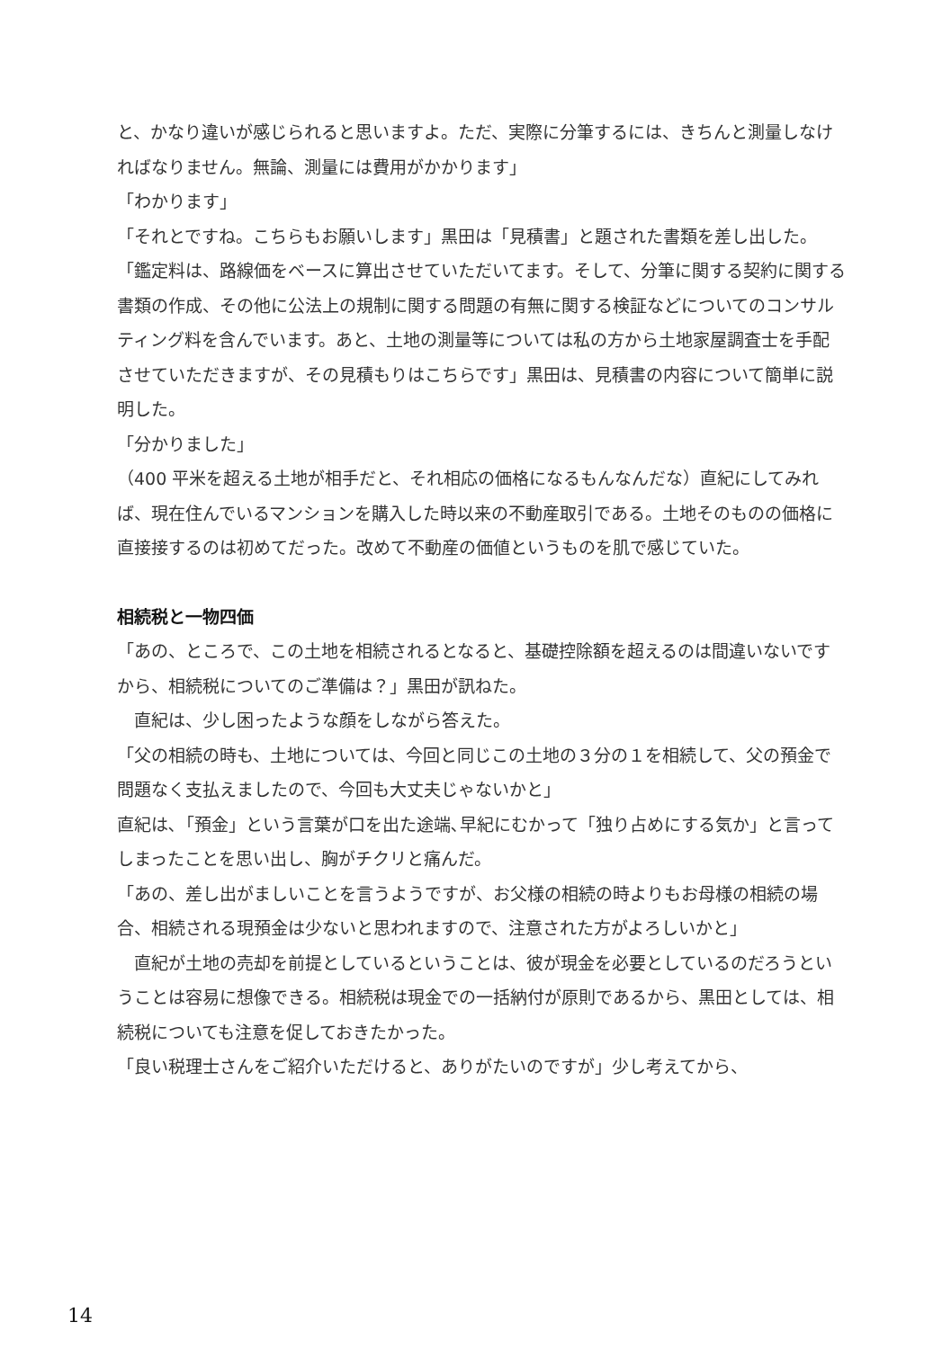と、かなり違いが感じられると思いますよ。ただ、実際に分筆するには、きちんと測量しなければなりません。無論、測量には費用がかかります」
「わかります」
「それとですね。こちらもお願いします」黒田は「見積書」と題された書類を差し出した。
「鑑定料は、路線価をベースに算出させていただいてます。そして、分筆に関する契約に関する書類の作成、その他に公法上の規制に関する問題の有無に関する検証などについてのコンサルティング料を含んでいます。あと、土地の測量等については私の方から土地家屋調査士を手配させていただきますが、その見積もりはこちらです」黒田は、見積書の内容について簡単に説明した。
「分かりました」
（400 平米を超える土地が相手だと、それ相応の価格になるもんなんだな）直紀にしてみれば、現在住んでいるマンションを購入した時以来の不動産取引である。土地そのものの価格に直接接するのは初めてだった。改めて不動産の価値というものを肌で感じていた。
相続税と一物四価
「あの、ところで、この土地を相続されるとなると、基礎控除額を超えるのは間違いないですから、相続税についてのご準備は？」黒田が訊ねた。
　直紀は、少し困ったような顔をしながら答えた。
「父の相続の時も、土地については、今回と同じこの土地の３分の１を相続して、父の預金で問題なく支払えましたので、今回も大丈夫じゃないかと」
直紀は､「預金」という言葉が口を出た途端､早紀にむかって「独り占めにする気か」と言ってしまったことを思い出し、胸がチクリと痛んだ。
「あの、差し出がましいことを言うようですが、お父様の相続の時よりもお母様の相続の場合、相続される現預金は少ないと思われますので、注意された方がよろしいかと」
　直紀が土地の売却を前提としているということは、彼が現金を必要としているのだろうということは容易に想像できる。相続税は現金での一括納付が原則であるから、黒田としては、相続税についても注意を促しておきたかった。
「良い税理士さんをご紹介いただけると、ありがたいのですが」少し考えてから、
14